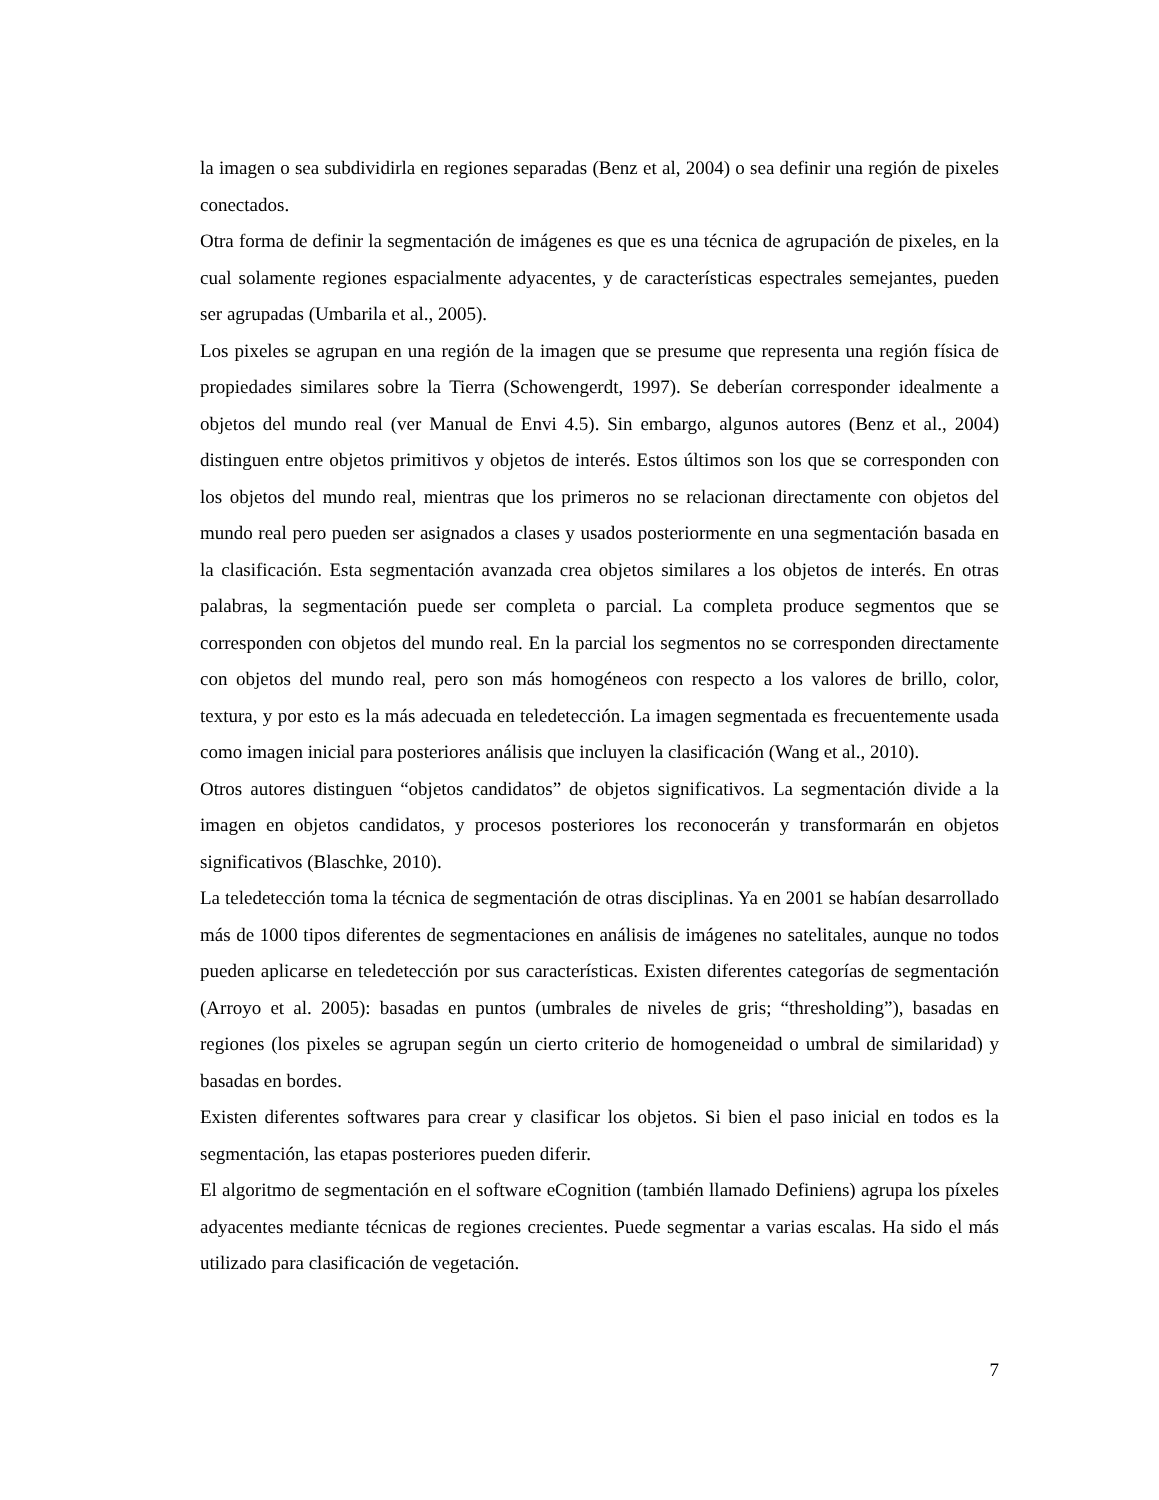la imagen o sea subdividirla en regiones separadas (Benz et al, 2004) o sea definir una región de pixeles conectados.
Otra forma de definir la segmentación de imágenes es que es una técnica de agrupación de pixeles, en la cual solamente regiones espacialmente adyacentes, y de características espectrales semejantes, pueden ser agrupadas (Umbarila et al., 2005).
Los pixeles se agrupan en una región de la imagen que se presume que representa una región física de propiedades similares sobre la Tierra (Schowengerdt, 1997). Se deberían corresponder idealmente a objetos del mundo real (ver Manual de Envi 4.5). Sin embargo, algunos autores (Benz et al., 2004) distinguen entre objetos primitivos y objetos de interés. Estos últimos son los que se corresponden con los objetos del mundo real, mientras que los primeros no se relacionan directamente con objetos del mundo real pero pueden ser asignados a clases y usados posteriormente en una segmentación basada en la clasificación. Esta segmentación avanzada crea objetos similares a los objetos de interés. En otras palabras, la segmentación puede ser completa o parcial. La completa produce segmentos que se corresponden con objetos del mundo real. En la parcial los segmentos no se corresponden directamente con objetos del mundo real, pero son más homogéneos con respecto a los valores de brillo, color, textura, y por esto es la más adecuada en teledetección. La imagen segmentada es frecuentemente usada como imagen inicial para posteriores análisis que incluyen la clasificación (Wang et al., 2010).
Otros autores distinguen “objetos candidatos” de objetos significativos. La segmentación divide a la imagen en objetos candidatos, y procesos posteriores los reconocerán y transformarán en objetos significativos (Blaschke, 2010).
La teledetección toma la técnica de segmentación de otras disciplinas. Ya en 2001 se habían desarrollado más de 1000 tipos diferentes de segmentaciones en análisis de imágenes no satelitales, aunque no todos pueden aplicarse en teledetección por sus características. Existen diferentes categorías de segmentación (Arroyo et al. 2005): basadas en puntos (umbrales de niveles de gris; “thresholding”), basadas en regiones (los pixeles se agrupan según un cierto criterio de homogeneidad o umbral de similaridad) y basadas en bordes.
Existen diferentes softwares para crear y clasificar los objetos. Si bien el paso inicial en todos es la segmentación, las etapas posteriores pueden diferir.
El algoritmo de segmentación en el software eCognition (también llamado Definiens) agrupa los píxeles adyacentes mediante técnicas de regiones crecientes. Puede segmentar a varias escalas. Ha sido el más utilizado para clasificación de vegetación.
7